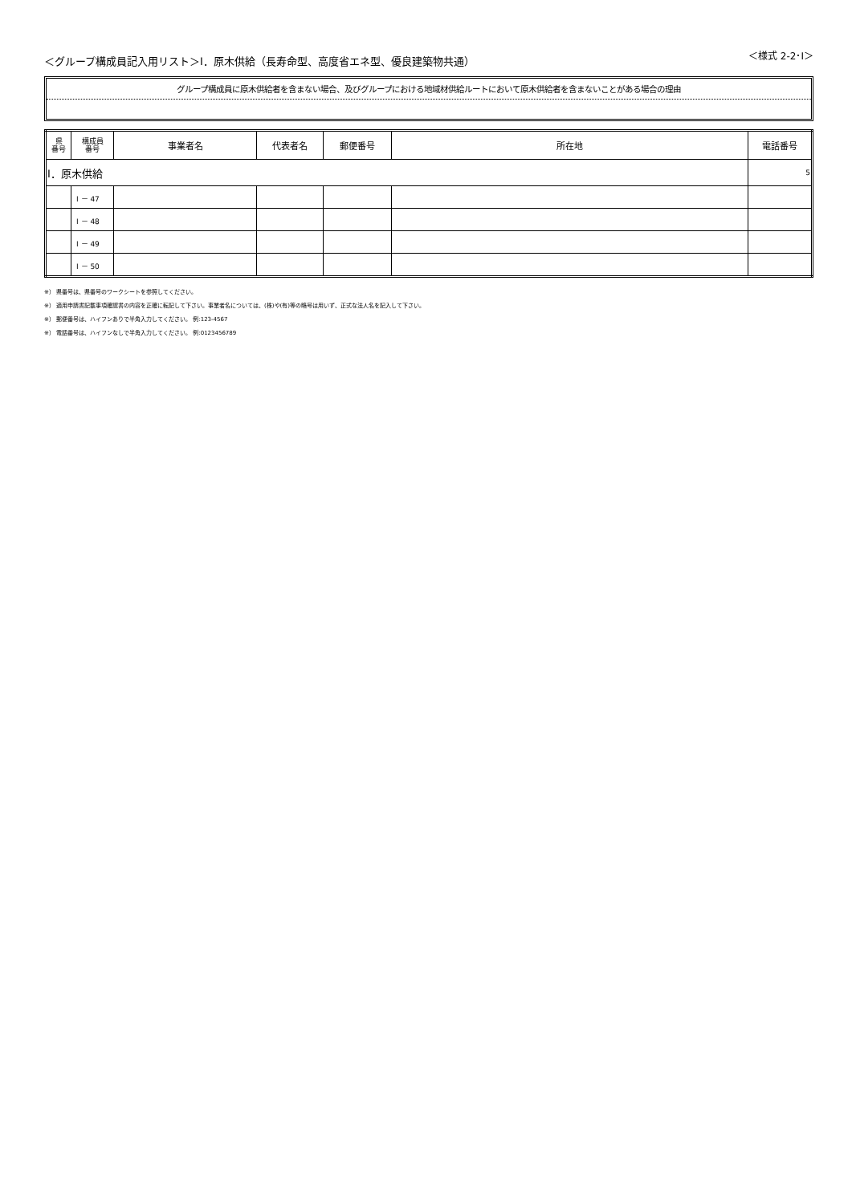＜グループ構成員記入用リスト＞Ⅰ．原木供給（長寿命型、高度省エネ型、優良建築物共通）
＜様式 2-2･Ⅰ＞
グループ構成員に原木供給者を含まない場合、及びグループにおける地域材供給ルートにおいて原木供給者を含まないことがある場合の理由
| 県 番号 | 構成員 番号 | 事業者名 | 代表者名 | 郵便番号 | 所在地 | 電話番号 |
| --- | --- | --- | --- | --- | --- | --- |
| Ⅰ．原木供給 | | | | | | 5 |
| | Ⅰ － 47 | | | | | |
| | Ⅰ － 48 | | | | | |
| | Ⅰ － 49 | | | | | |
| | Ⅰ － 50 | | | | | |
※） 県番号は、県番号のワークシートを参照してください。
※） 適用申請書記載事項確認書の内容を正確に転記して下さい。事業者名については、(株)や(有)等の略号は用いず、正式な法人名を記入して下さい。
※） 郵便番号は、ハイフンありで半角入力してください。 例:123-4567
※） 電話番号は、ハイフンなしで半角入力してください。 例:0123456789